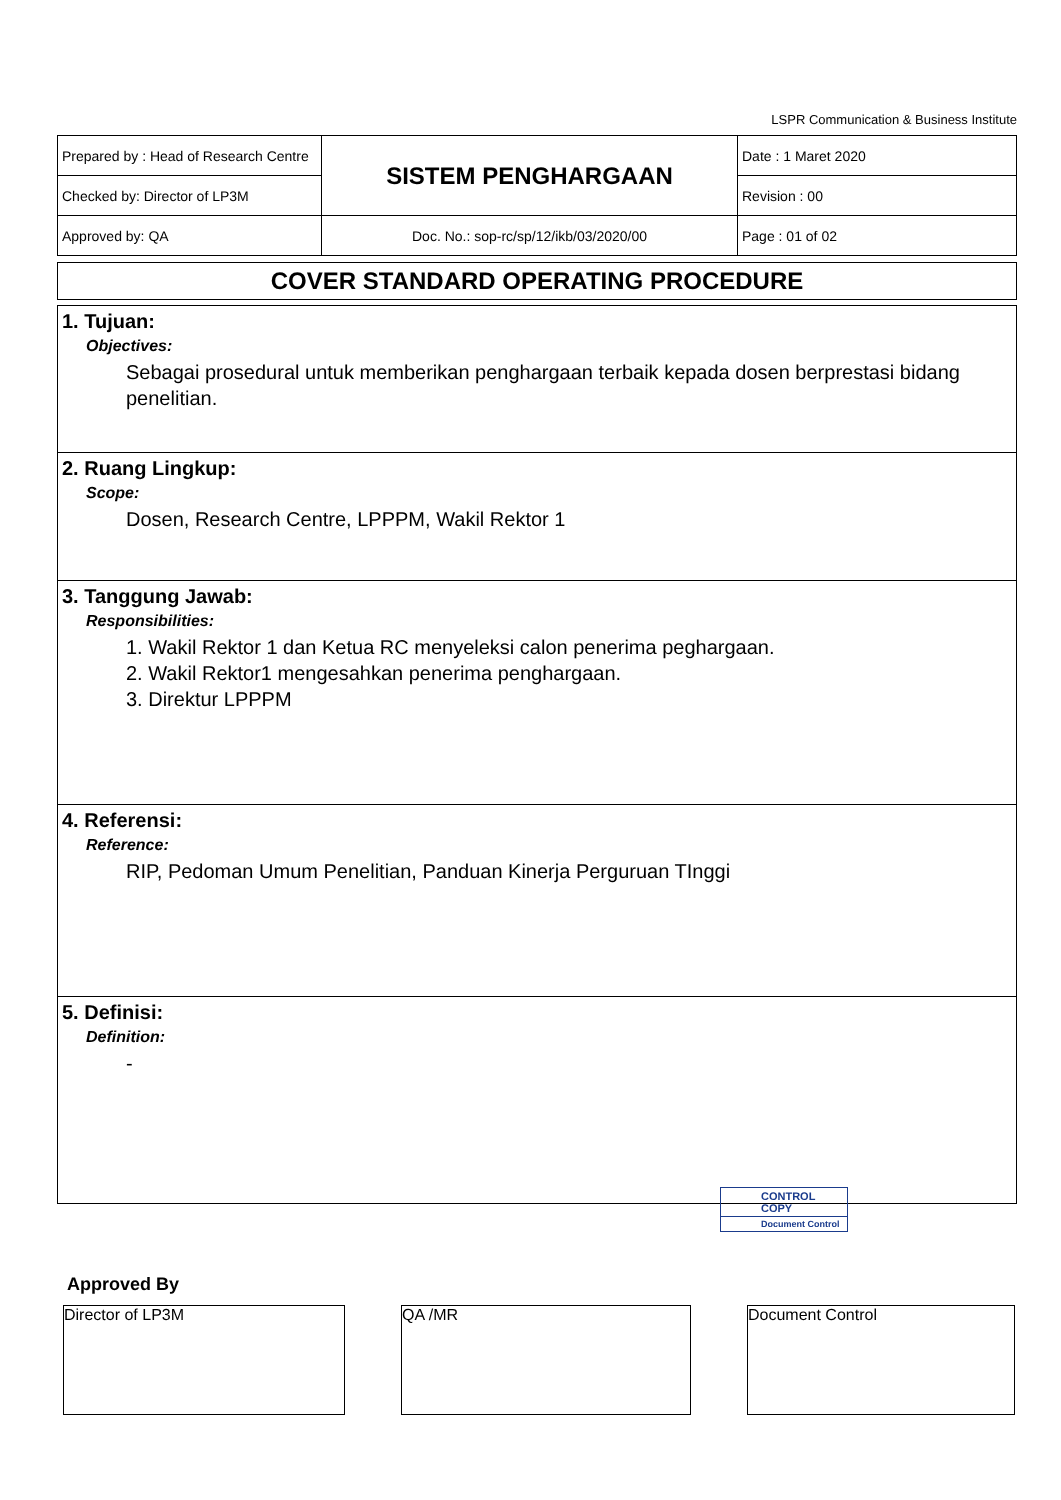LSPR Communication & Business Institute
| Prepared by : Head of Research Centre | SISTEM PENGHARGAAN | Date : 1 Maret 2020 |
| Checked by: Director of LP3M | | Revision : 00 |
| Approved by: QA | Doc. No.: sop-rc/sp/12/ikb/03/2020/00 | Page : 01 of 02 |
COVER STANDARD OPERATING PROCEDURE
1. Tujuan:
Objectives:
Sebagai prosedural untuk memberikan penghargaan terbaik kepada dosen berprestasi bidang penelitian.
2. Ruang Lingkup:
Scope:
Dosen, Research Centre, LPPPM, Wakil Rektor 1
3. Tanggung Jawab:
Responsibilities:
1. Wakil Rektor 1 dan Ketua RC menyeleksi calon penerima peghargaan.
2. Wakil Rektor1 mengesahkan penerima penghargaan.
3. Direktur LPPPM
4. Referensi:
Reference:
RIP, Pedoman Umum Penelitian, Panduan Kinerja Perguruan TInggi
5. Definisi:
Definition:
-
CONTROL COPY
Document Control
Approved By
Director of LP3M QA /MR Document Control